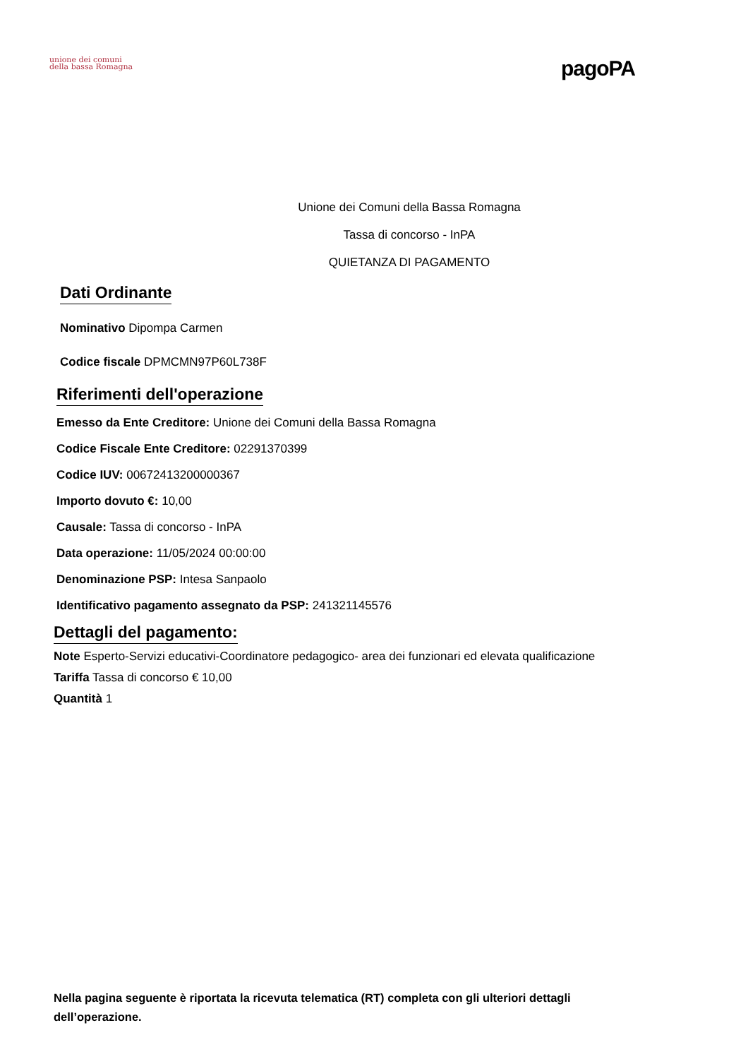unione dei comuni
della bassa Romagna
pagoPA
Unione dei Comuni della Bassa Romagna
Tassa di concorso - InPA
QUIETANZA DI PAGAMENTO
Dati Ordinante
Nominativo Dipompa Carmen
Codice fiscale DPMCMN97P60L738F
Riferimenti dell'operazione
Emesso da Ente Creditore: Unione dei Comuni della Bassa Romagna
Codice Fiscale Ente Creditore: 02291370399
Codice IUV: 00672413200000367
Importo dovuto €: 10,00
Causale: Tassa di concorso - InPA
Data operazione: 11/05/2024 00:00:00
Denominazione PSP: Intesa Sanpaolo
Identificativo pagamento assegnato da PSP: 241321145576
Dettagli del pagamento:
Note Esperto-Servizi educativi-Coordinatore pedagogico- area dei funzionari ed elevata qualificazione
Tariffa Tassa di concorso € 10,00
Quantità 1
Nella pagina seguente è riportata la ricevuta telematica (RT) completa con gli ulteriori dettagli dell’operazione.